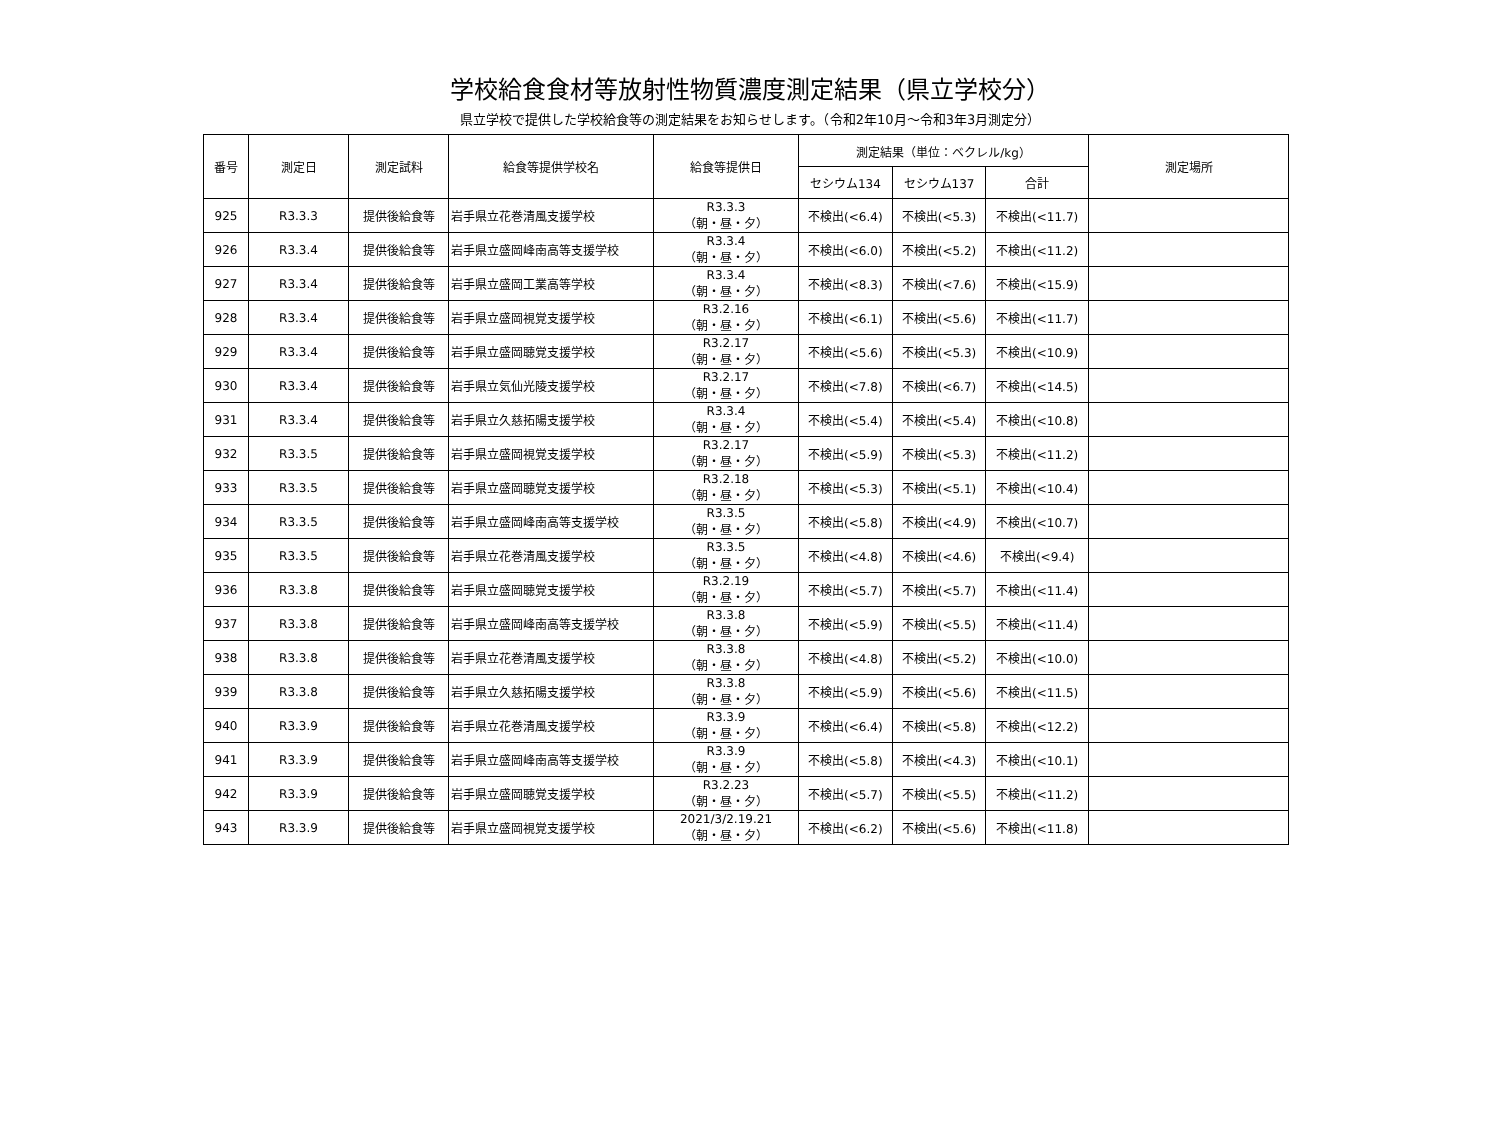学校給食食材等放射性物質濃度測定結果（県立学校分）
県立学校で提供した学校給食等の測定結果をお知らせします。（令和2年10月～令和3年3月測定分）
| 番号 | 測定日 | 測定試料 | 給食等提供学校名 | 給食等提供日 | 測定結果（単位：ベクレル/kg） | | | 測定場所 |
| --- | --- | --- | --- | --- | --- | --- | --- | --- |
| | | | | | セシウム134 | セシウム137 | 合計 | |
| 925 | R3.3.3 | 提供後給食等 | 岩手県立花巻清風支援学校 | R3.3.3 （朝・昼・夕） | 不検出(<6.4) | 不検出(<5.3) | 不検出(<11.7) | |
| 926 | R3.3.4 | 提供後給食等 | 岩手県立盛岡峰南高等支援学校 | R3.3.4 （朝・昼・夕） | 不検出(<6.0) | 不検出(<5.2) | 不検出(<11.2) | |
| 927 | R3.3.4 | 提供後給食等 | 岩手県立盛岡工業高等学校 | R3.3.4 （朝・昼・夕） | 不検出(<8.3) | 不検出(<7.6) | 不検出(<15.9) | |
| 928 | R3.3.4 | 提供後給食等 | 岩手県立盛岡視覚支援学校 | R3.2.16 （朝・昼・夕） | 不検出(<6.1) | 不検出(<5.6) | 不検出(<11.7) | |
| 929 | R3.3.4 | 提供後給食等 | 岩手県立盛岡聴覚支援学校 | R3.2.17 （朝・昼・夕） | 不検出(<5.6) | 不検出(<5.3) | 不検出(<10.9) | |
| 930 | R3.3.4 | 提供後給食等 | 岩手県立気仙光陵支援学校 | R3.2.17 （朝・昼・夕） | 不検出(<7.8) | 不検出(<6.7) | 不検出(<14.5) | |
| 931 | R3.3.4 | 提供後給食等 | 岩手県立久慈拓陽支援学校 | R3.3.4 （朝・昼・夕） | 不検出(<5.4) | 不検出(<5.4) | 不検出(<10.8) | |
| 932 | R3.3.5 | 提供後給食等 | 岩手県立盛岡視覚支援学校 | R3.2.17 （朝・昼・夕） | 不検出(<5.9) | 不検出(<5.3) | 不検出(<11.2) | |
| 933 | R3.3.5 | 提供後給食等 | 岩手県立盛岡聴覚支援学校 | R3.2.18 （朝・昼・夕） | 不検出(<5.3) | 不検出(<5.1) | 不検出(<10.4) | |
| 934 | R3.3.5 | 提供後給食等 | 岩手県立盛岡峰南高等支援学校 | R3.3.5 （朝・昼・夕） | 不検出(<5.8) | 不検出(<4.9) | 不検出(<10.7) | |
| 935 | R3.3.5 | 提供後給食等 | 岩手県立花巻清風支援学校 | R3.3.5 （朝・昼・夕） | 不検出(<4.8) | 不検出(<4.6) | 不検出(<9.4) | |
| 936 | R3.3.8 | 提供後給食等 | 岩手県立盛岡聴覚支援学校 | R3.2.19 （朝・昼・夕） | 不検出(<5.7) | 不検出(<5.7) | 不検出(<11.4) | |
| 937 | R3.3.8 | 提供後給食等 | 岩手県立盛岡峰南高等支援学校 | R3.3.8 （朝・昼・夕） | 不検出(<5.9) | 不検出(<5.5) | 不検出(<11.4) | |
| 938 | R3.3.8 | 提供後給食等 | 岩手県立花巻清風支援学校 | R3.3.8 （朝・昼・夕） | 不検出(<4.8) | 不検出(<5.2) | 不検出(<10.0) | |
| 939 | R3.3.8 | 提供後給食等 | 岩手県立久慈拓陽支援学校 | R3.3.8 （朝・昼・夕） | 不検出(<5.9) | 不検出(<5.6) | 不検出(<11.5) | |
| 940 | R3.3.9 | 提供後給食等 | 岩手県立花巻清風支援学校 | R3.3.9 （朝・昼・夕） | 不検出(<6.4) | 不検出(<5.8) | 不検出(<12.2) | |
| 941 | R3.3.9 | 提供後給食等 | 岩手県立盛岡峰南高等支援学校 | R3.3.9 （朝・昼・夕） | 不検出(<5.8) | 不検出(<4.3) | 不検出(<10.1) | |
| 942 | R3.3.9 | 提供後給食等 | 岩手県立盛岡聴覚支援学校 | R3.2.23 （朝・昼・夕） | 不検出(<5.7) | 不検出(<5.5) | 不検出(<11.2) | |
| 943 | R3.3.9 | 提供後給食等 | 岩手県立盛岡視覚支援学校 | 2021/3/2.19.21 （朝・昼・夕） | 不検出(<6.2) | 不検出(<5.6) | 不検出(<11.8) | |